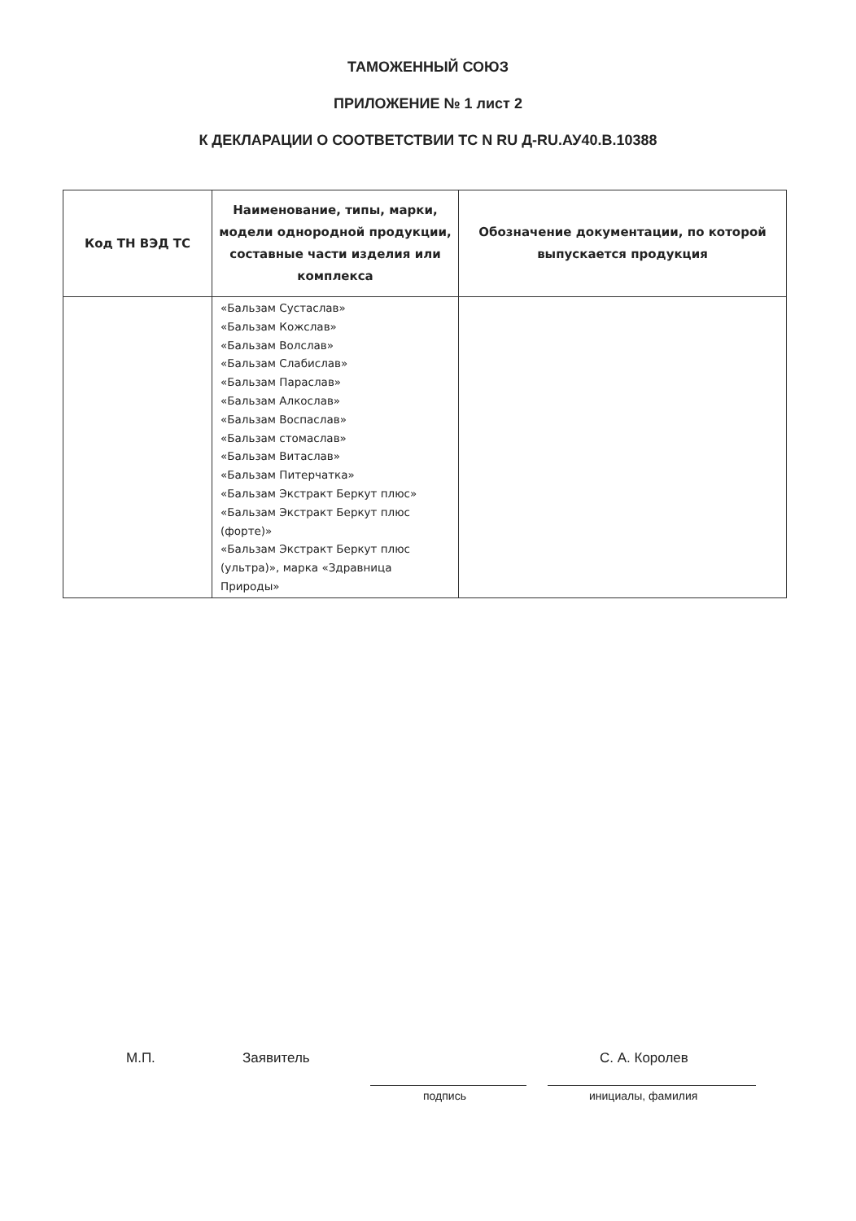ТАМОЖЕННЫЙ СОЮЗ
ПРИЛОЖЕНИЕ № 1 лист 2
К ДЕКЛАРАЦИИ О СООТВЕТСТВИИ ТС N RU Д-RU.АУ40.В.10388
| Код ТН ВЭД ТС | Наименование, типы, марки, модели однородной продукции, составные части изделия или комплекса | Обозначение документации, по которой выпускается продукция |
| --- | --- | --- |
| | «Бальзам Сустаслав» «Бальзам Кожслав» «Бальзам Волслав» «Бальзам Слабислав» «Бальзам Параслав» «Бальзам Алкослав» «Бальзам Воспаслав» «Бальзам стомаслав» «Бальзам Витаслав» «Бальзам Питерчатка» «Бальзам Экстракт Беркут плюс» «Бальзам Экстракт Беркут плюс (форте)» «Бальзам Экстракт Беркут плюс (ультра)», марка «Здравница Природы» | |
М.П. Заявитель С. А. Королев
подпись инициалы, фамилия